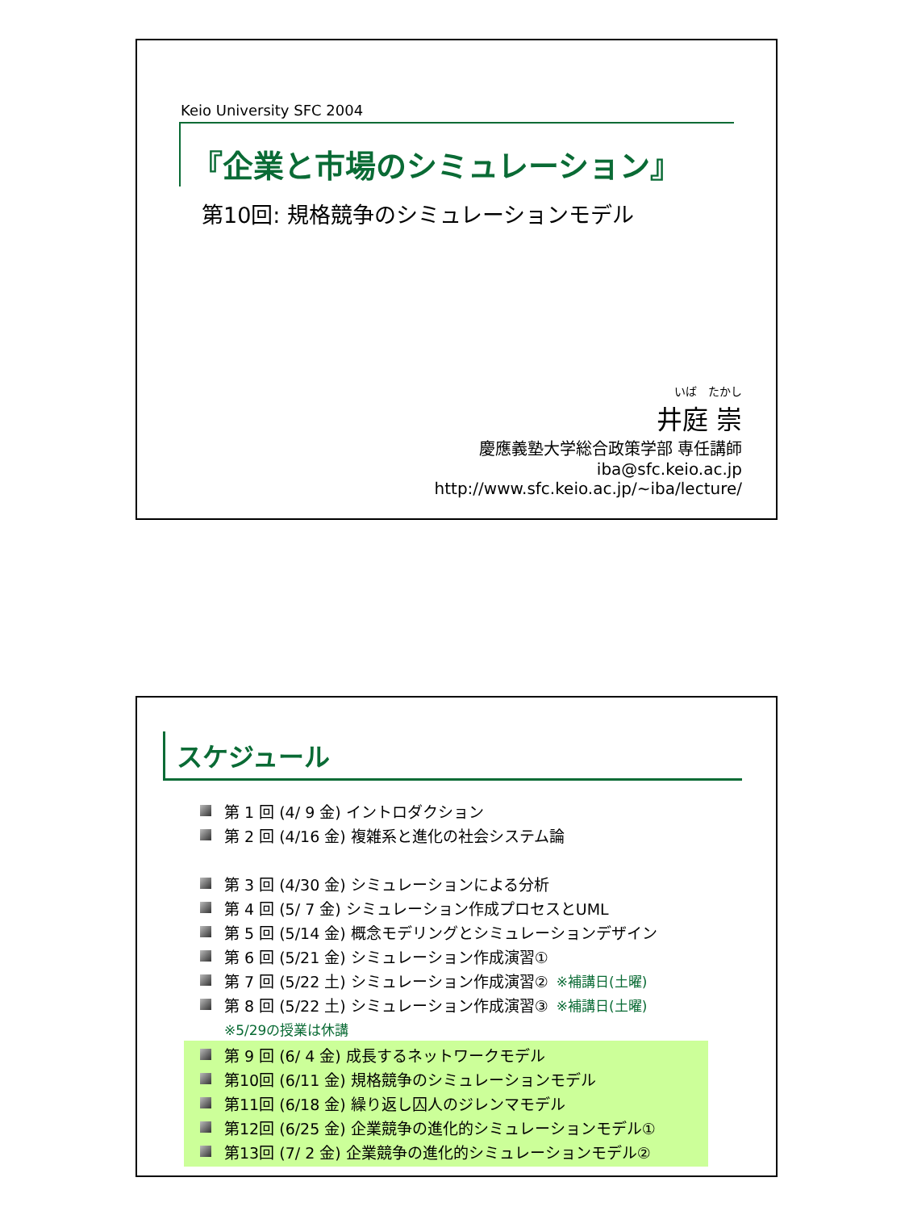Keio University SFC 2004
『企業と市場のシミュレーション』
第10回: 規格競争のシミュレーションモデル
いば　たかし
井庭 崇
慶應義塾大学総合政策学部 専任講師
iba@sfc.keio.ac.jp
http://www.sfc.keio.ac.jp/~iba/lecture/
スケジュール
第 1 回 (4/ 9 金) イントロダクション
第 2 回 (4/16 金) 複雑系と進化の社会システム論
第 3 回 (4/30 金) シミュレーションによる分析
第 4 回 (5/ 7 金) シミュレーション作成プロセスとUML
第 5 回 (5/14 金) 概念モデリングとシミュレーションデザイン
第 6 回 (5/21 金) シミュレーション作成演習①
第 7 回 (5/22 土) シミュレーション作成演習② ※補講日(土曜)
第 8 回 (5/22 土) シミュレーション作成演習③ ※補講日(土曜)
※5/29の授業は休講
第 9 回 (6/ 4 金) 成長するネットワークモデル
第10回 (6/11 金) 規格競争のシミュレーションモデル
第11回 (6/18 金) 繰り返し囚人のジレンマモデル
第12回 (6/25 金) 企業競争の進化的シミュレーションモデル①
第13回 (7/ 2 金) 企業競争の進化的シミュレーションモデル②